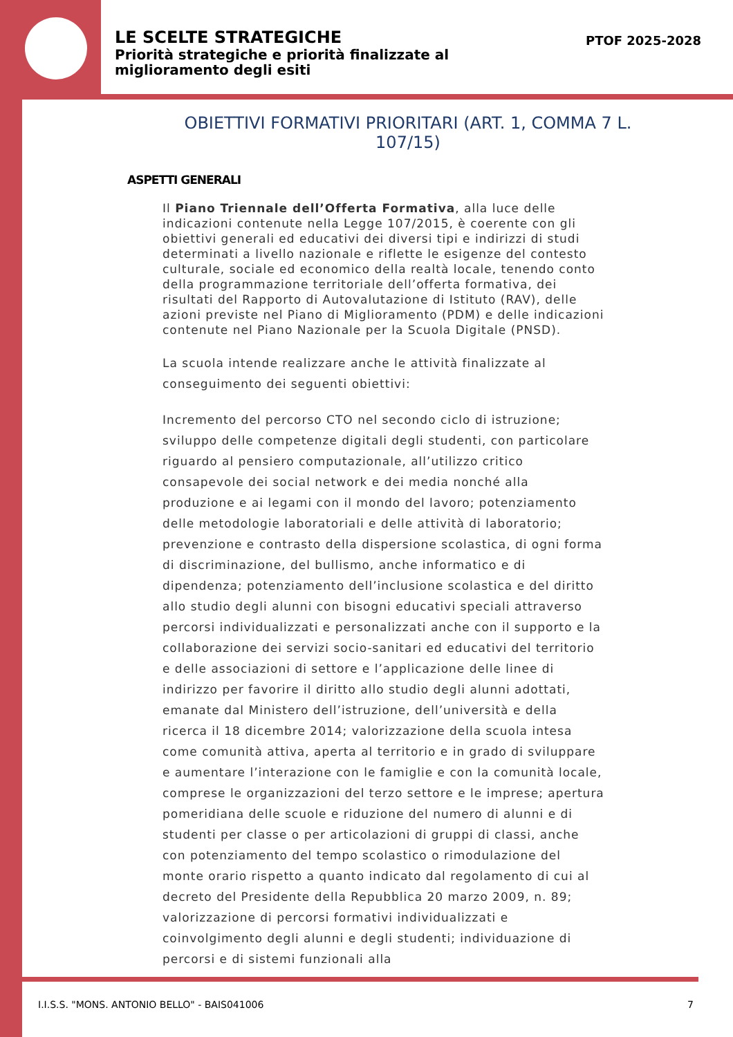LE SCELTE STRATEGICHE
Priorità strategiche e priorità finalizzate al
miglioramento degli esiti
PTOF 2025-2028
OBIETTIVI FORMATIVI PRIORITARI (ART. 1, COMMA 7 L. 107/15)
ASPETTI GENERALI
Il Piano Triennale dell’Offerta Formativa, alla luce delle indicazioni contenute nella Legge 107/2015, è coerente con gli obiettivi generali ed educativi dei diversi tipi e indirizzi di studi determinati a livello nazionale e riflette le esigenze del contesto culturale, sociale ed economico della realtà locale, tenendo conto della programmazione territoriale dell’offerta formativa, dei risultati del Rapporto di Autovalutazione di Istituto (RAV), delle azioni previste nel Piano di Miglioramento (PDM) e delle indicazioni contenute nel Piano Nazionale per la Scuola Digitale (PNSD).
La scuola intende realizzare anche le attività finalizzate al conseguimento dei seguenti obiettivi:
Incremento del percorso CTO nel secondo ciclo di istruzione; sviluppo delle competenze digitali degli studenti, con particolare riguardo al pensiero computazionale, all’utilizzo critico consapevole dei social network e dei media nonché alla produzione e ai legami con il mondo del lavoro; potenziamento delle metodologie laboratoriali e delle attività di laboratorio; prevenzione e contrasto della dispersione scolastica, di ogni forma di discriminazione, del bullismo, anche informatico e di dipendenza; potenziamento dell’inclusione scolastica e del diritto allo studio degli alunni con bisogni educativi speciali attraverso percorsi individualizzati e personalizzati anche con il supporto e la collaborazione dei servizi socio-sanitari ed educativi del territorio e delle associazioni di settore e l’applicazione delle linee di indirizzo per favorire il diritto allo studio degli alunni adottati, emanate dal Ministero dell’istruzione, dell’università e della ricerca il 18 dicembre 2014; valorizzazione della scuola intesa come comunità attiva, aperta al territorio e in grado di sviluppare e aumentare l’interazione con le famiglie e con la comunità locale, comprese le organizzazioni del terzo settore e le imprese; apertura pomeridiana delle scuole e riduzione del numero di alunni e di studenti per classe o per articolazioni di gruppi di classi, anche con potenziamento del tempo scolastico o rimodulazione del monte orario rispetto a quanto indicato dal regolamento di cui al decreto del Presidente della Repubblica 20 marzo 2009, n. 89; valorizzazione di percorsi formativi individualizzati e coinvolgimento degli alunni e degli studenti; individuazione di percorsi e di sistemi funzionali alla
I.I.S.S. "MONS. ANTONIO BELLO" - BAIS041006 7